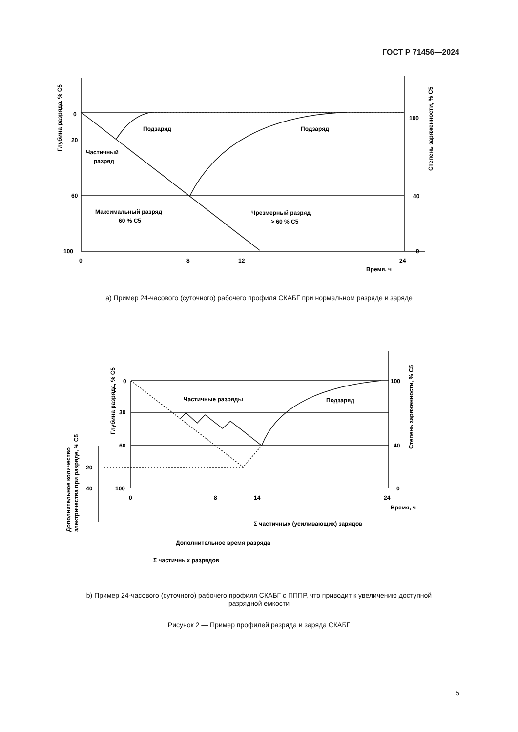ГОСТ Р 71456—2024
0
20
60
100
0
8
12
24
100
40
0
Время, ч
Подзаряд
Подзаряд
Частичный
разряд
Максимальный разряд
60 % C5
Чрезмерный разряд
> 60 % C5
Глубина разряда, % C5
Степень заряженности, % C5
0
30
60
100
20
40
0
8
14
24
100
40
0
Время, ч
Частичные разряды
Подзаряд
Σ частичных (усиливающих) зарядов
Дополнительное время разряда
Σ частичных разрядов
Глубина разряда, % C5
Степень заряженности, % C5
Дополнительное количество
электричества при разряде, % C5
а) Пример 24-часового (суточного) рабочего профиля СКАБГ при нормальном разряде и заряде
b) Пример 24-часового (суточного) рабочего профиля СКАБГ с ПППР, что приводит к увеличению доступной
разрядной емкости
Рисунок 2 — Пример профилей разряда и заряда СКАБГ
5